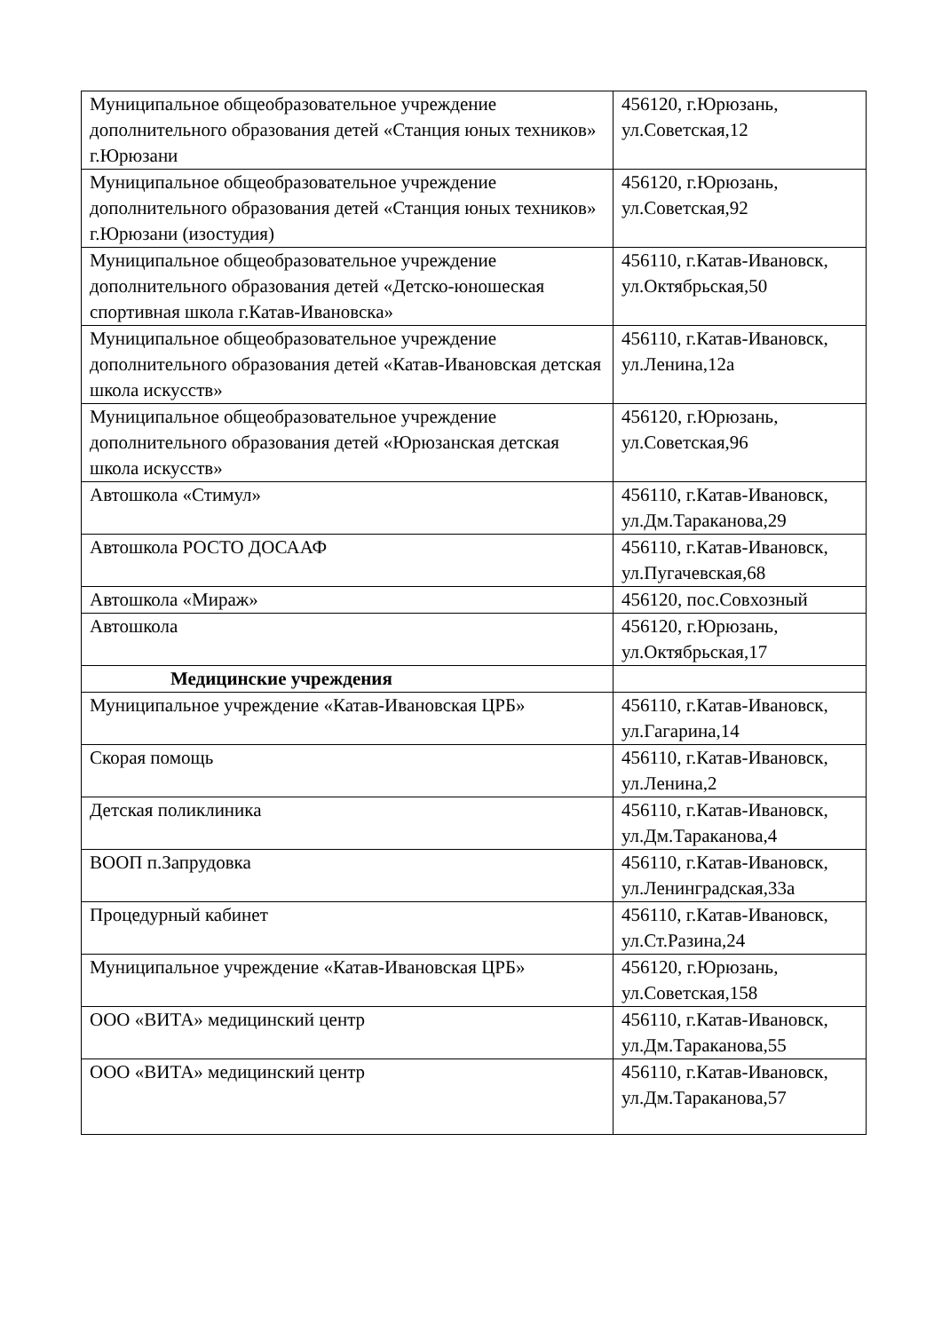| Муниципальное общеобразовательное учреждение дополнительного образования детей «Станция юных техников» г.Юрюзани | 456120, г.Юрюзань, ул.Советская,12 |
| Муниципальное общеобразовательное учреждение дополнительного образования детей «Станция юных техников» г.Юрюзани (изостудия) | 456120, г.Юрюзань, ул.Советская,92 |
| Муниципальное общеобразовательное учреждение дополнительного образования детей «Детско-юношеская спортивная школа г.Катав-Ивановска» | 456110, г.Катав-Ивановск, ул.Октябрьская,50 |
| Муниципальное общеобразовательное учреждение дополнительного образования детей «Катав-Ивановская детская школа искусств» | 456110, г.Катав-Ивановск, ул.Ленина,12а |
| Муниципальное общеобразовательное учреждение дополнительного образования детей «Юрюзанская детская школа искусств» | 456120, г.Юрюзань, ул.Советская,96 |
| Автошкола «Стимул» | 456110, г.Катав-Ивановск, ул.Дм.Тараканова,29 |
| Автошкола РОСТО ДОСААФ | 456110, г.Катав-Ивановск, ул.Пугачевская,68 |
| Автошкола «Мираж» | 456120, пос.Совхозный |
| Автошкола | 456120, г.Юрюзань, ул.Октябрьская,17 |
| Медицинские учреждения | |
| Муниципальное учреждение «Катав-Ивановская ЦРБ» | 456110, г.Катав-Ивановск, ул.Гагарина,14 |
| Скорая помощь | 456110, г.Катав-Ивановск, ул.Ленина,2 |
| Детская поликлиника | 456110, г.Катав-Ивановск, ул.Дм.Тараканова,4 |
| ВООП п.Запрудовка | 456110, г.Катав-Ивановск, ул.Ленинградская,33а |
| Процедурный кабинет | 456110, г.Катав-Ивановск, ул.Ст.Разина,24 |
| Муниципальное учреждение «Катав-Ивановская ЦРБ» | 456120, г.Юрюзань, ул.Советская,158 |
| ООО «ВИТА» медицинский центр | 456110, г.Катав-Ивановск, ул.Дм.Тараканова,55 |
| ООО «ВИТА» медицинский центр | 456110, г.Катав-Ивановск, ул.Дм.Тараканова,57 |